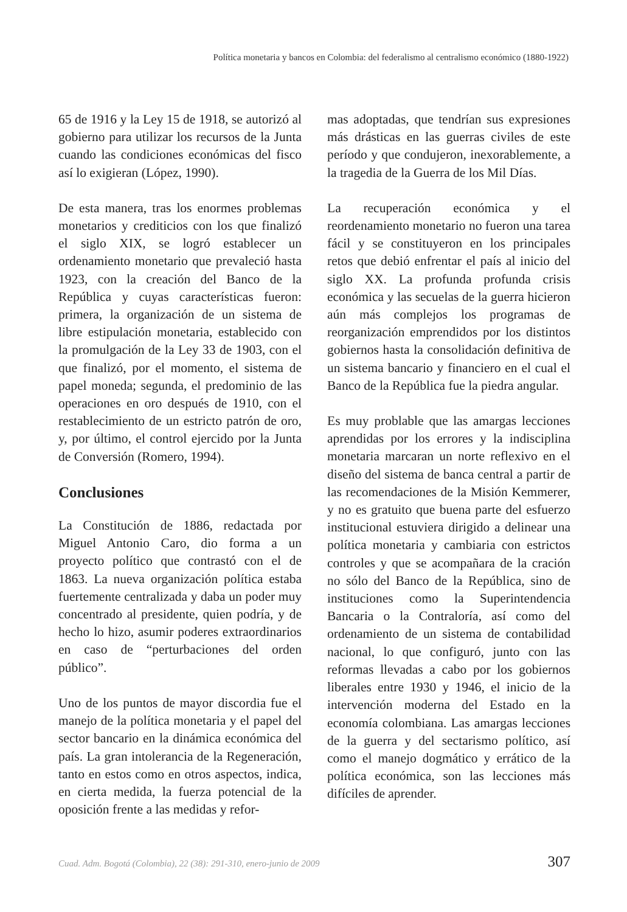Política monetaria y bancos en Colombia: del federalismo al centralismo económico (1880-1922)
65 de 1916 y la Ley 15 de 1918, se autorizó al gobierno para utilizar los recursos de la Junta cuando las condiciones económicas del fisco así lo exigieran (López, 1990).
De esta manera, tras los enormes problemas monetarios y crediticios con los que finalizó el siglo XIX, se logró establecer un ordenamiento monetario que prevaleció hasta 1923, con la creación del Banco de la República y cuyas características fueron: primera, la organización de un sistema de libre estipulación monetaria, establecido con la promulgación de la Ley 33 de 1903, con el que finalizó, por el momento, el sistema de papel moneda; segunda, el predominio de las operaciones en oro después de 1910, con el restablecimiento de un estricto patrón de oro, y, por último, el control ejercido por la Junta de Conversión (Romero, 1994).
Conclusiones
La Constitución de 1886, redactada por Miguel Antonio Caro, dio forma a un proyecto político que contrastó con el de 1863. La nueva organización política estaba fuertemente centralizada y daba un poder muy concentrado al presidente, quien podría, y de hecho lo hizo, asumir poderes extraordinarios en caso de “perturbaciones del orden público”.
Uno de los puntos de mayor discordia fue el manejo de la política monetaria y el papel del sector bancario en la dinámica económica del país. La gran intolerancia de la Regeneración, tanto en estos como en otros aspectos, indica, en cierta medida, la fuerza potencial de la oposición frente a las medidas y refor-
mas adoptadas, que tendrían sus expresiones más drásticas en las guerras civiles de este período y que condujeron, inexorablemente, a la tragedia de la Guerra de los Mil Días.
La recuperación económica y el reordenamiento monetario no fueron una tarea fácil y se constituyeron en los principales retos que debió enfrentar el país al inicio del siglo XX. La profunda profunda crisis económica y las secuelas de la guerra hicieron aún más complejos los programas de reorganización emprendidos por los distintos gobiernos hasta la consolidación definitiva de un sistema bancario y financiero en el cual el Banco de la República fue la piedra angular.
Es muy problable que las amargas lecciones aprendidas por los errores y la indisciplina monetaria marcaran un norte reflexivo en el diseño del sistema de banca central a partir de las recomendaciones de la Misión Kemmerer, y no es gratuito que buena parte del esfuerzo institucional estuviera dirigido a delinear una política monetaria y cambiaria con estrictos controles y que se acompañara de la cración no sólo del Banco de la República, sino de instituciones como la Superintendencia Bancaria o la Contraloría, así como del ordenamiento de un sistema de contabilidad nacional, lo que configuró, junto con las reformas llevadas a cabo por los gobiernos liberales entre 1930 y 1946, el inicio de la intervención moderna del Estado en la economía colombiana. Las amargas lecciones de la guerra y del sectarismo político, así como el manejo dogmático y errático de la política económica, son las lecciones más difíciles de aprender.
Cuad. Adm. Bogotá (Colombia), 22 (38): 291-310, enero-junio de 2009 307